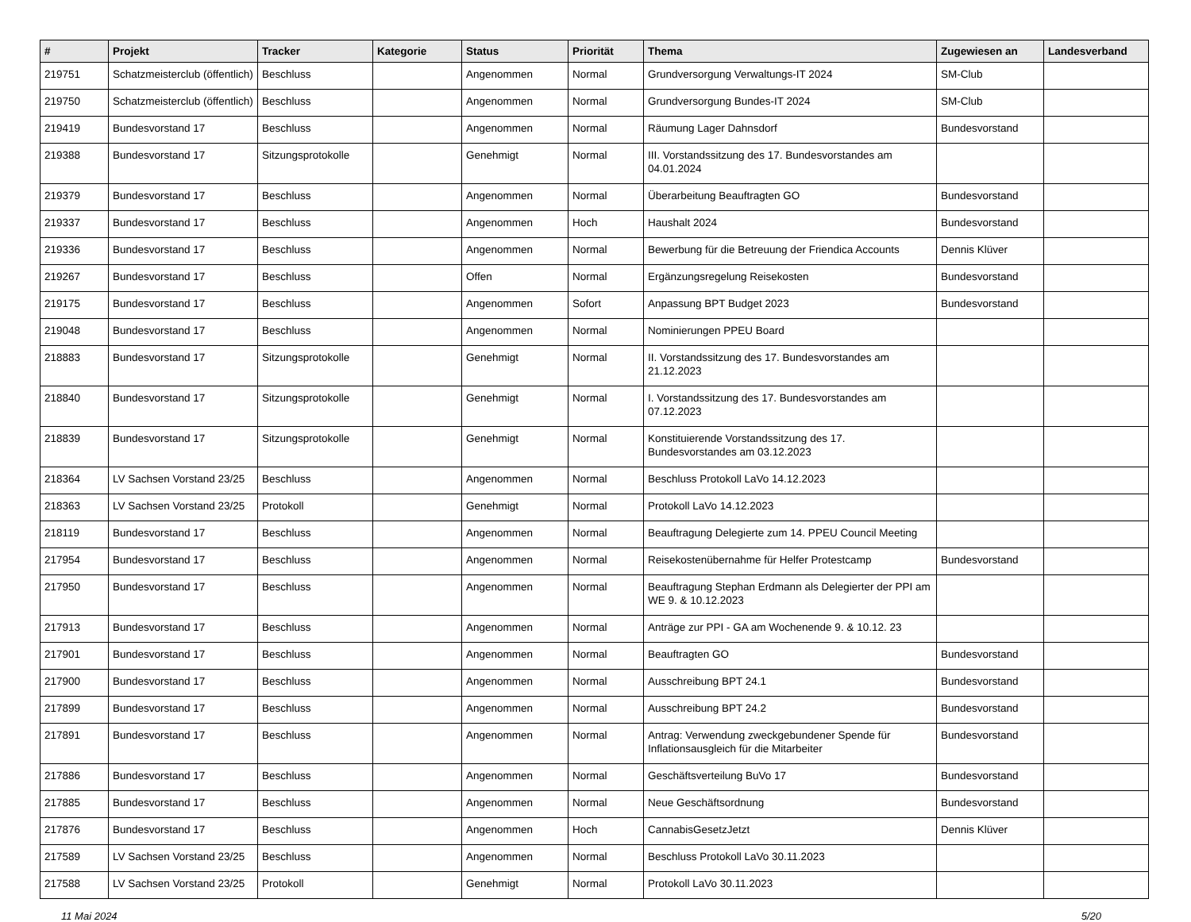| # | Projekt | Tracker | Kategorie | Status | Priorität | Thema | Zugewiesen an | Landesverband |
| --- | --- | --- | --- | --- | --- | --- | --- | --- |
| 219751 | Schatzmeisterclub (öffentlich) | Beschluss | | Angenommen | Normal | Grundversorgung Verwaltungs-IT 2024 | SM-Club | |
| 219750 | Schatzmeisterclub (öffentlich) | Beschluss | | Angenommen | Normal | Grundversorgung Bundes-IT 2024 | SM-Club | |
| 219419 | Bundesvorstand 17 | Beschluss | | Angenommen | Normal | Räumung Lager Dahnsdorf | Bundesvorstand | |
| 219388 | Bundesvorstand 17 | Sitzungsprotokolle | | Genehmigt | Normal | III. Vorstandssitzung des 17. Bundesvorstandes am 04.01.2024 | | |
| 219379 | Bundesvorstand 17 | Beschluss | | Angenommen | Normal | Überarbeitung Beauftragten GO | Bundesvorstand | |
| 219337 | Bundesvorstand 17 | Beschluss | | Angenommen | Hoch | Haushalt 2024 | Bundesvorstand | |
| 219336 | Bundesvorstand 17 | Beschluss | | Angenommen | Normal | Bewerbung für die Betreuung der Friendica Accounts | Dennis Klüver | |
| 219267 | Bundesvorstand 17 | Beschluss | | Offen | Normal | Ergänzungsregelung Reisekosten | Bundesvorstand | |
| 219175 | Bundesvorstand 17 | Beschluss | | Angenommen | Sofort | Anpassung BPT Budget 2023 | Bundesvorstand | |
| 219048 | Bundesvorstand 17 | Beschluss | | Angenommen | Normal | Nominierungen PPEU Board | | |
| 218883 | Bundesvorstand 17 | Sitzungsprotokolle | | Genehmigt | Normal | II. Vorstandssitzung des 17. Bundesvorstandes am 21.12.2023 | | |
| 218840 | Bundesvorstand 17 | Sitzungsprotokolle | | Genehmigt | Normal | I. Vorstandssitzung des 17. Bundesvorstandes am 07.12.2023 | | |
| 218839 | Bundesvorstand 17 | Sitzungsprotokolle | | Genehmigt | Normal | Konstituierende Vorstandssitzung des 17. Bundesvorstandes am 03.12.2023 | | |
| 218364 | LV Sachsen Vorstand 23/25 | Beschluss | | Angenommen | Normal | Beschluss Protokoll LaVo 14.12.2023 | | |
| 218363 | LV Sachsen Vorstand 23/25 | Protokoll | | Genehmigt | Normal | Protokoll LaVo 14.12.2023 | | |
| 218119 | Bundesvorstand 17 | Beschluss | | Angenommen | Normal | Beauftragung Delegierte zum 14. PPEU Council Meeting | | |
| 217954 | Bundesvorstand 17 | Beschluss | | Angenommen | Normal | Reisekostenübernahme für Helfer Protestcamp | Bundesvorstand | |
| 217950 | Bundesvorstand 17 | Beschluss | | Angenommen | Normal | Beauftragung Stephan Erdmann als Delegierter der PPI am WE 9. & 10.12.2023 | | |
| 217913 | Bundesvorstand 17 | Beschluss | | Angenommen | Normal | Anträge zur PPI - GA am Wochenende 9. & 10.12. 23 | | |
| 217901 | Bundesvorstand 17 | Beschluss | | Angenommen | Normal | Beauftragten GO | Bundesvorstand | |
| 217900 | Bundesvorstand 17 | Beschluss | | Angenommen | Normal | Ausschreibung BPT 24.1 | Bundesvorstand | |
| 217899 | Bundesvorstand 17 | Beschluss | | Angenommen | Normal | Ausschreibung BPT 24.2 | Bundesvorstand | |
| 217891 | Bundesvorstand 17 | Beschluss | | Angenommen | Normal | Antrag: Verwendung zweckgebundener Spende für Inflationsausgleich für die Mitarbeiter | Bundesvorstand | |
| 217886 | Bundesvorstand 17 | Beschluss | | Angenommen | Normal | Geschäftsverteilung BuVo 17 | Bundesvorstand | |
| 217885 | Bundesvorstand 17 | Beschluss | | Angenommen | Normal | Neue Geschäftsordnung | Bundesvorstand | |
| 217876 | Bundesvorstand 17 | Beschluss | | Angenommen | Hoch | CannabisGesetzJetzt | Dennis Klüver | |
| 217589 | LV Sachsen Vorstand 23/25 | Beschluss | | Angenommen | Normal | Beschluss Protokoll LaVo 30.11.2023 | | |
| 217588 | LV Sachsen Vorstand 23/25 | Protokoll | | Genehmigt | Normal | Protokoll LaVo 30.11.2023 | | |
11 Mai 2024 5/20